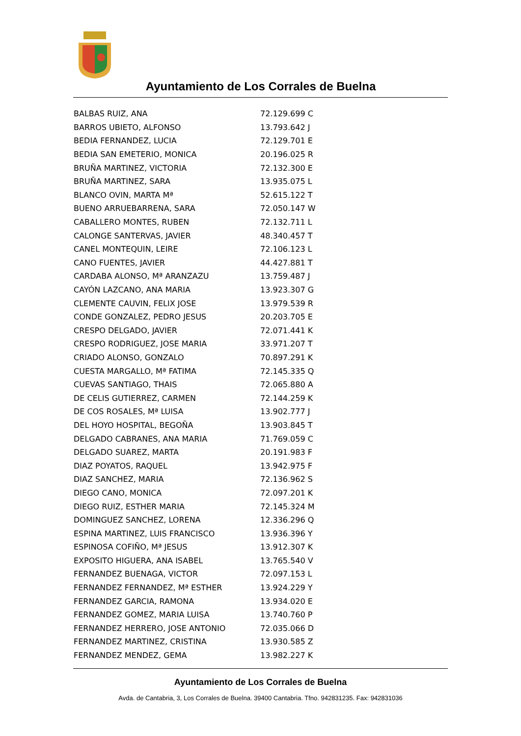Ayuntamiento de Los Corrales de Buelna
| BALBAS RUIZ, ANA | 72.129.699 C |
| BARROS UBIETO, ALFONSO | 13.793.642 J |
| BEDIA FERNANDEZ, LUCIA | 72.129.701 E |
| BEDIA SAN EMETERIO, MONICA | 20.196.025 R |
| BRUÑA MARTINEZ, VICTORIA | 72.132.300 E |
| BRUÑA MARTINEZ, SARA | 13.935.075 L |
| BLANCO OVIN, MARTA Mª | 52.615.122 T |
| BUENO ARRUEBARRENA, SARA | 72.050.147 W |
| CABALLERO MONTES, RUBEN | 72.132.711 L |
| CALONGE SANTERVAS, JAVIER | 48.340.457 T |
| CANEL MONTEQUIN, LEIRE | 72.106.123 L |
| CANO FUENTES, JAVIER | 44.427.881 T |
| CARDABA ALONSO, Mª ARANZAZU | 13.759.487 J |
| CAYÓN LAZCANO, ANA MARIA | 13.923.307 G |
| CLEMENTE CAUVIN, FELIX JOSE | 13.979.539 R |
| CONDE GONZALEZ, PEDRO JESUS | 20.203.705 E |
| CRESPO DELGADO, JAVIER | 72.071.441 K |
| CRESPO RODRIGUEZ, JOSE MARIA | 33.971.207 T |
| CRIADO ALONSO, GONZALO | 70.897.291 K |
| CUESTA MARGALLO, Mª FATIMA | 72.145.335 Q |
| CUEVAS SANTIAGO, THAIS | 72.065.880 A |
| DE CELIS GUTIERREZ, CARMEN | 72.144.259 K |
| DE COS ROSALES, Mª LUISA | 13.902.777 J |
| DEL HOYO HOSPITAL, BEGOÑA | 13.903.845 T |
| DELGADO CABRANES, ANA MARIA | 71.769.059 C |
| DELGADO SUAREZ, MARTA | 20.191.983 F |
| DIAZ POYATOS, RAQUEL | 13.942.975 F |
| DIAZ SANCHEZ, MARIA | 72.136.962 S |
| DIEGO CANO, MONICA | 72.097.201 K |
| DIEGO RUIZ, ESTHER MARIA | 72.145.324 M |
| DOMINGUEZ SANCHEZ, LORENA | 12.336.296 Q |
| ESPINA MARTINEZ, LUIS FRANCISCO | 13.936.396 Y |
| ESPINOSA COFIÑO, Mª JESUS | 13.912.307 K |
| EXPOSITO HIGUERA, ANA ISABEL | 13.765.540 V |
| FERNANDEZ BUENAGA, VICTOR | 72.097.153 L |
| FERNANDEZ FERNANDEZ, Mª ESTHER | 13.924.229 Y |
| FERNANDEZ GARCIA, RAMONA | 13.934.020 E |
| FERNANDEZ GOMEZ, MARIA LUISA | 13.740.760 P |
| FERNANDEZ HERRERO, JOSE ANTONIO | 72.035.066 D |
| FERNANDEZ MARTINEZ, CRISTINA | 13.930.585 Z |
| FERNANDEZ MENDEZ, GEMA | 13.982.227 K |
Ayuntamiento de Los Corrales de Buelna
Avda. de Cantabria, 3, Los Corrales de Buelna. 39400 Cantabria. Tfno. 942831235. Fax: 942831036